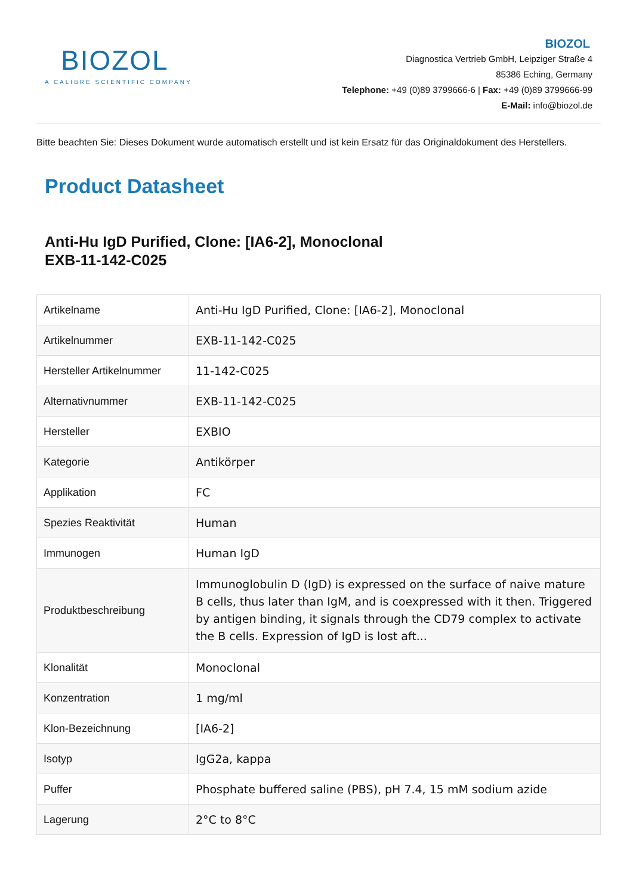BIOZOL
A CALIBRE SCIENTIFIC COMPANY
BIOZOL
Diagnostica Vertrieb GmbH, Leipziger Straße 4
85386 Eching, Germany
Telephone: +49 (0)89 3799666-6 | Fax: +49 (0)89 3799666-99
E-Mail: info@biozol.de
Bitte beachten Sie: Dieses Dokument wurde automatisch erstellt und ist kein Ersatz für das Originaldokument des Herstellers.
Product Datasheet
Anti-Hu IgD Purified, Clone: [IA6-2], Monoclonal
EXB-11-142-C025
| Artikelname | Anti-Hu IgD Purified, Clone: [IA6-2], Monoclonal |
| Artikelnummer | EXB-11-142-C025 |
| Hersteller Artikelnummer | 11-142-C025 |
| Alternativnummer | EXB-11-142-C025 |
| Hersteller | EXBIO |
| Kategorie | Antikörper |
| Applikation | FC |
| Spezies Reaktivität | Human |
| Immunogen | Human IgD |
| Produktbeschreibung | Immunoglobulin D (IgD) is expressed on the surface of naive mature B cells, thus later than IgM, and is coexpressed with it then. Triggered by antigen binding, it signals through the CD79 complex to activate the B cells. Expression of IgD is lost aft... |
| Klonalität | Monoclonal |
| Konzentration | 1 mg/ml |
| Klon-Bezeichnung | [IA6-2] |
| Isotyp | IgG2a, kappa |
| Puffer | Phosphate buffered saline (PBS), pH 7.4, 15 mM sodium azide |
| Lagerung | 2°C to 8°C |